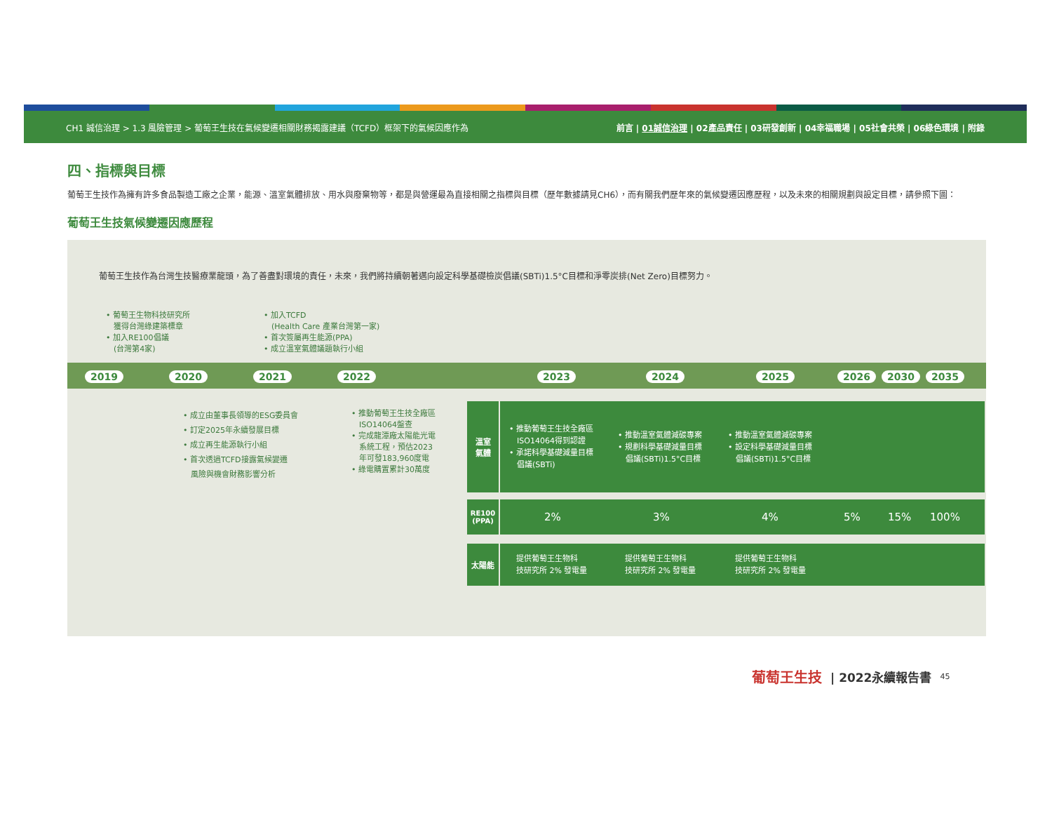CH1 誠信治理 > 1.3 風險管理 > 葡萄王生技在氣候變遷相關財務揭露建議（TCFD）框架下的氣候因應作為 前言 | 01誠信治理 | 02產品責任 | 03研發創新 | 04幸福職場 | 05社會共榮 | 06綠色環境 | 附錄
四、指標與目標
葡萄王生技作為擁有許多食品製造工廠之企業，能源、溫室氣體排放、用水與廢棄物等，都是與營運最為直接相關之指標與目標（歷年數據請見CH6），而有關我們歷年來的氣候變遷因應歷程，以及未來的相關規劃與設定目標，請參照下圖：
葡萄王生技氣候變遷因應歷程
葡萄王生技作為台灣生技醫療業龍頭，為了善盡對環境的責任，未來，我們將持續朝著邁向設定科學基礎檢炭倡議(SBTi)1.5°C目標和淨零炭排(Net Zero)目標努力。
• 葡萄王生物科技研究所
　獲得台灣綠建築標章
• 加入RE100倡議
　(台灣第4家)
• 加入TCFD
　(Health Care 產業台灣第一家)
• 首次簽屬再生能源(PPA)
• 成立溫室氣體議題執行小組
2019 2020 2021 2022 2023 2024 2025 2026 2030 2035
• 成立由董事長領導的ESG委員會
• 訂定2025年永續發展目標
• 成立再生能源執行小組
• 首次透過TCFD接露氣候變遷
　風險與機會財務影響分析
• 推動葡萄王生技全廠區
　ISO14064盤查
• 完成龍潭廠太陽能光電
　系統工程，預估2023
　年可發183,960度電
• 綠電購置累計30萬度
溫室
氣體
• 推動葡萄王生技全廠區
　ISO14064得到認證
• 承諾科學基礎減量目標
　倡議(SBTi)
• 推動溫室氣體減碳專案
• 規劃科學基礎減量目標
　倡議(SBTi)1.5°C目標
• 推動溫室氣體減碳專案
• 設定科學基礎減量目標
　倡議(SBTi)1.5°C目標
RE100
(PPA)
2% 3% 4% 5% 15% 100%
太陽能
提供葡萄王生物科
技研究所 2% 發電量
提供葡萄王生物科
技研究所 2% 發電量
提供葡萄王生物科
技研究所 2% 發電量
葡萄王生技 | 2022永續報告書 45